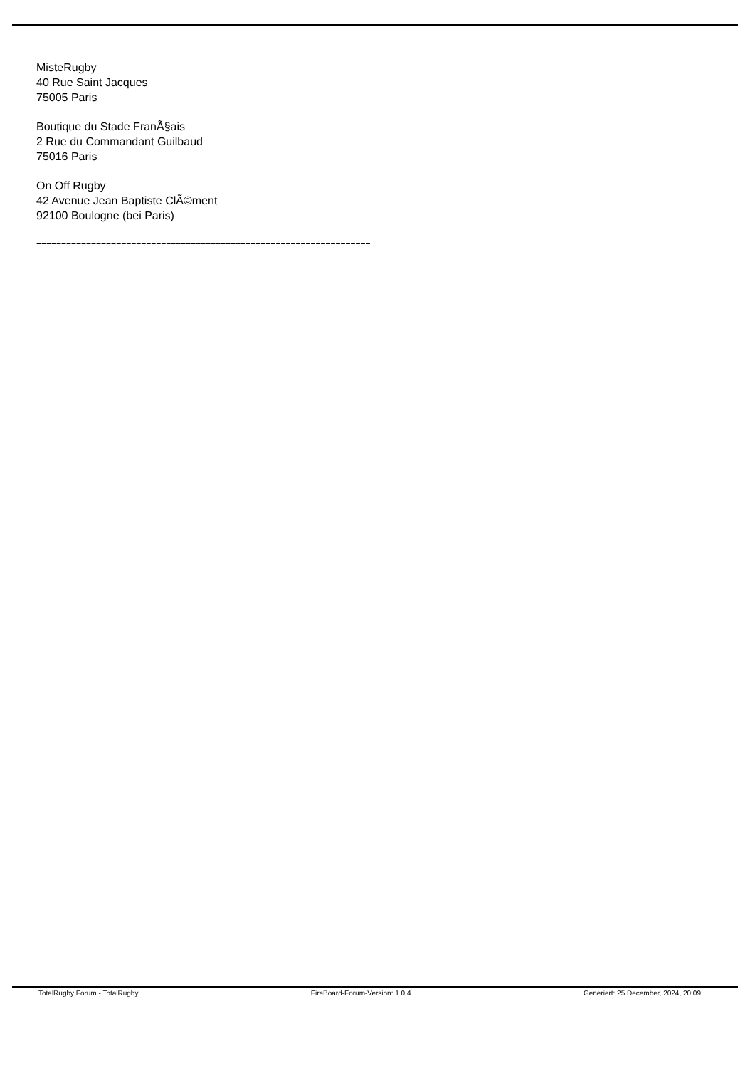MisteRugby
40 Rue Saint Jacques
75005 Paris
Boutique du Stade FranÃ§ais
2 Rue du Commandant Guilbaud
75016 Paris
On Off Rugby
42 Avenue Jean Baptiste ClÃ©ment
92100 Boulogne (bei Paris)
===================================================================
TotalRugby Forum - TotalRugby FireBoard-Forum-Version: 1.0.4 Generiert: 25 December, 2024, 20:09